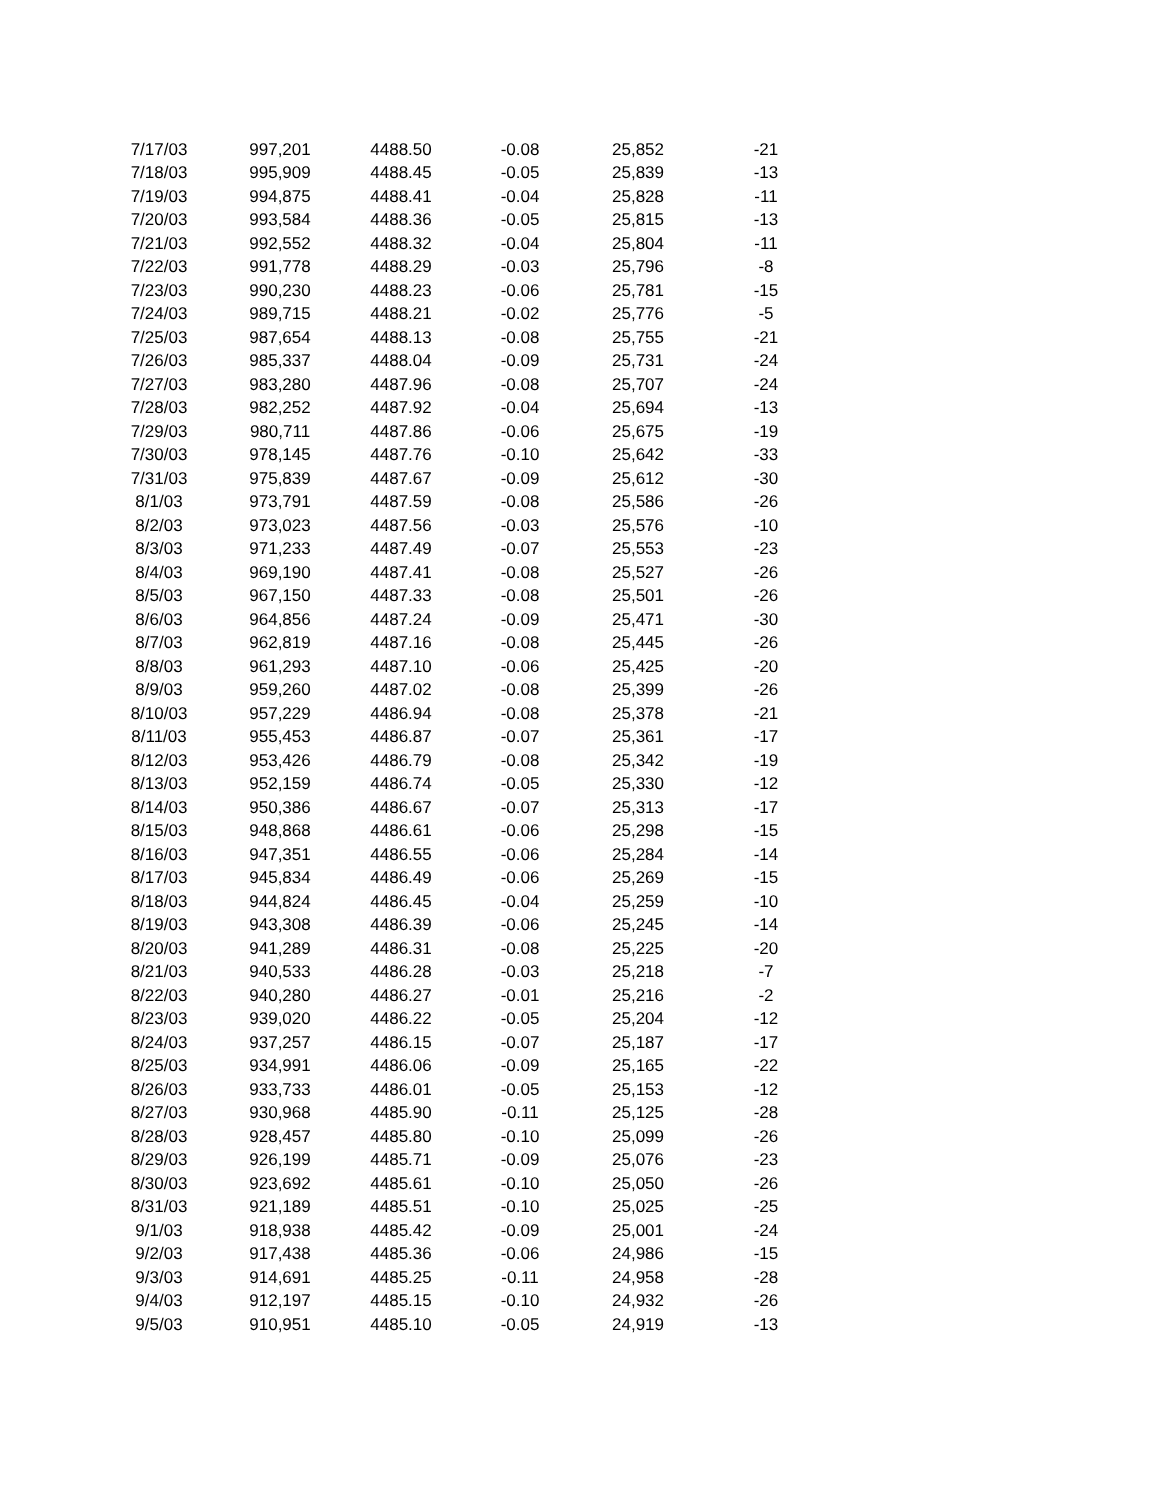| 7/17/03 | 997,201 | 4488.50 | -0.08 | 25,852 | -21 |
| 7/18/03 | 995,909 | 4488.45 | -0.05 | 25,839 | -13 |
| 7/19/03 | 994,875 | 4488.41 | -0.04 | 25,828 | -11 |
| 7/20/03 | 993,584 | 4488.36 | -0.05 | 25,815 | -13 |
| 7/21/03 | 992,552 | 4488.32 | -0.04 | 25,804 | -11 |
| 7/22/03 | 991,778 | 4488.29 | -0.03 | 25,796 | -8 |
| 7/23/03 | 990,230 | 4488.23 | -0.06 | 25,781 | -15 |
| 7/24/03 | 989,715 | 4488.21 | -0.02 | 25,776 | -5 |
| 7/25/03 | 987,654 | 4488.13 | -0.08 | 25,755 | -21 |
| 7/26/03 | 985,337 | 4488.04 | -0.09 | 25,731 | -24 |
| 7/27/03 | 983,280 | 4487.96 | -0.08 | 25,707 | -24 |
| 7/28/03 | 982,252 | 4487.92 | -0.04 | 25,694 | -13 |
| 7/29/03 | 980,711 | 4487.86 | -0.06 | 25,675 | -19 |
| 7/30/03 | 978,145 | 4487.76 | -0.10 | 25,642 | -33 |
| 7/31/03 | 975,839 | 4487.67 | -0.09 | 25,612 | -30 |
| 8/1/03 | 973,791 | 4487.59 | -0.08 | 25,586 | -26 |
| 8/2/03 | 973,023 | 4487.56 | -0.03 | 25,576 | -10 |
| 8/3/03 | 971,233 | 4487.49 | -0.07 | 25,553 | -23 |
| 8/4/03 | 969,190 | 4487.41 | -0.08 | 25,527 | -26 |
| 8/5/03 | 967,150 | 4487.33 | -0.08 | 25,501 | -26 |
| 8/6/03 | 964,856 | 4487.24 | -0.09 | 25,471 | -30 |
| 8/7/03 | 962,819 | 4487.16 | -0.08 | 25,445 | -26 |
| 8/8/03 | 961,293 | 4487.10 | -0.06 | 25,425 | -20 |
| 8/9/03 | 959,260 | 4487.02 | -0.08 | 25,399 | -26 |
| 8/10/03 | 957,229 | 4486.94 | -0.08 | 25,378 | -21 |
| 8/11/03 | 955,453 | 4486.87 | -0.07 | 25,361 | -17 |
| 8/12/03 | 953,426 | 4486.79 | -0.08 | 25,342 | -19 |
| 8/13/03 | 952,159 | 4486.74 | -0.05 | 25,330 | -12 |
| 8/14/03 | 950,386 | 4486.67 | -0.07 | 25,313 | -17 |
| 8/15/03 | 948,868 | 4486.61 | -0.06 | 25,298 | -15 |
| 8/16/03 | 947,351 | 4486.55 | -0.06 | 25,284 | -14 |
| 8/17/03 | 945,834 | 4486.49 | -0.06 | 25,269 | -15 |
| 8/18/03 | 944,824 | 4486.45 | -0.04 | 25,259 | -10 |
| 8/19/03 | 943,308 | 4486.39 | -0.06 | 25,245 | -14 |
| 8/20/03 | 941,289 | 4486.31 | -0.08 | 25,225 | -20 |
| 8/21/03 | 940,533 | 4486.28 | -0.03 | 25,218 | -7 |
| 8/22/03 | 940,280 | 4486.27 | -0.01 | 25,216 | -2 |
| 8/23/03 | 939,020 | 4486.22 | -0.05 | 25,204 | -12 |
| 8/24/03 | 937,257 | 4486.15 | -0.07 | 25,187 | -17 |
| 8/25/03 | 934,991 | 4486.06 | -0.09 | 25,165 | -22 |
| 8/26/03 | 933,733 | 4486.01 | -0.05 | 25,153 | -12 |
| 8/27/03 | 930,968 | 4485.90 | -0.11 | 25,125 | -28 |
| 8/28/03 | 928,457 | 4485.80 | -0.10 | 25,099 | -26 |
| 8/29/03 | 926,199 | 4485.71 | -0.09 | 25,076 | -23 |
| 8/30/03 | 923,692 | 4485.61 | -0.10 | 25,050 | -26 |
| 8/31/03 | 921,189 | 4485.51 | -0.10 | 25,025 | -25 |
| 9/1/03 | 918,938 | 4485.42 | -0.09 | 25,001 | -24 |
| 9/2/03 | 917,438 | 4485.36 | -0.06 | 24,986 | -15 |
| 9/3/03 | 914,691 | 4485.25 | -0.11 | 24,958 | -28 |
| 9/4/03 | 912,197 | 4485.15 | -0.10 | 24,932 | -26 |
| 9/5/03 | 910,951 | 4485.10 | -0.05 | 24,919 | -13 |